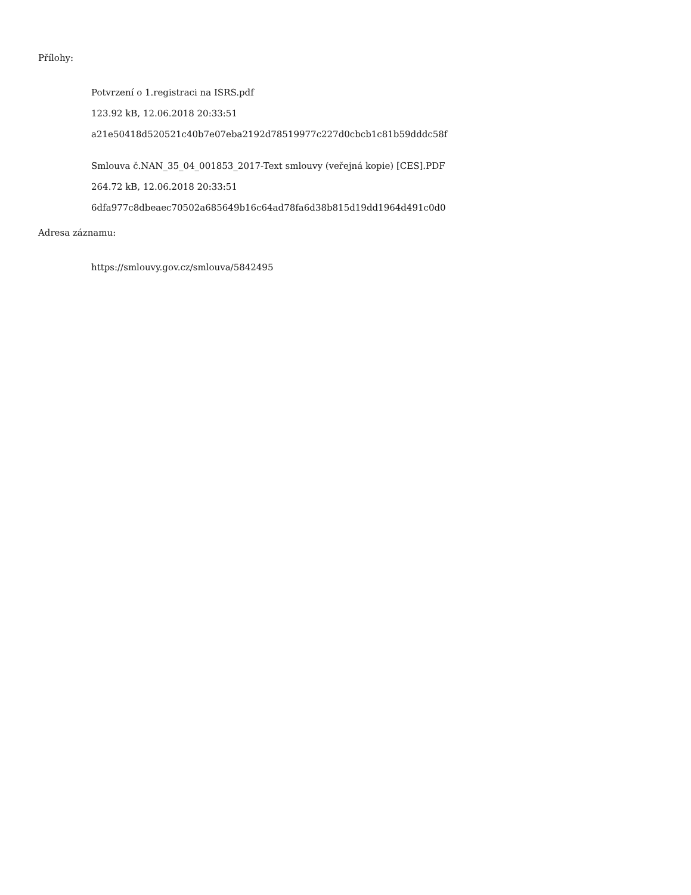Přílohy:
Potvrzení o 1.registraci na ISRS.pdf
123.92 kB, 12.06.2018 20:33:51
a21e50418d520521c40b7e07eba2192d78519977c227d0cbcb1c81b59dddc58f
Smlouva č.NAN_35_04_001853_2017-Text smlouvy (veřejná kopie) [CES].PDF
264.72 kB, 12.06.2018 20:33:51
6dfa977c8dbeaec70502a685649b16c64ad78fa6d38b815d19dd1964d491c0d0
Adresa záznamu:
https://smlouvy.gov.cz/smlouva/5842495